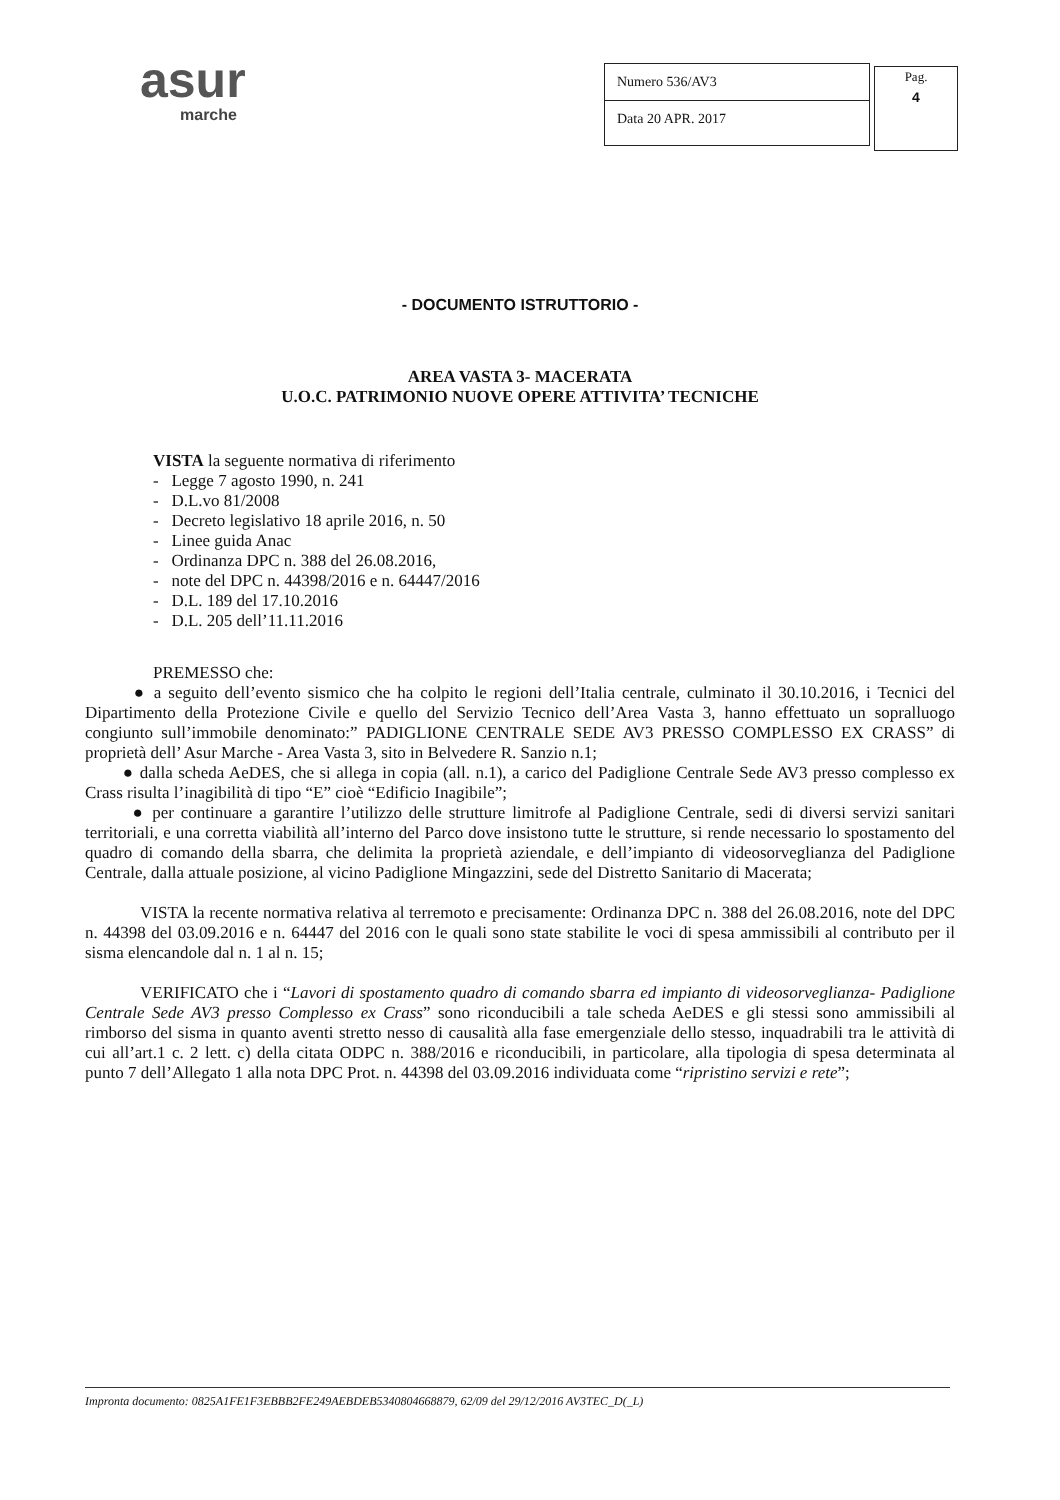asur
marche
| Numero 536/AV3 |
| Data 20 APR. 2017 |
Pag.
4
- DOCUMENTO ISTRUTTORIO -
AREA VASTA 3- MACERATA
U.O.C. PATRIMONIO NUOVE OPERE ATTIVITA’ TECNICHE
VISTA la seguente normativa di riferimento
- Legge 7 agosto 1990, n. 241
- D.L.vo 81/2008
- Decreto legislativo 18 aprile 2016, n. 50
- Linee guida Anac
- Ordinanza DPC n. 388 del 26.08.2016,
- note del DPC n. 44398/2016 e n. 64447/2016
- D.L. 189 del 17.10.2016
- D.L. 205 dell’11.11.2016
PREMESSO che:
● a seguito dell’evento sismico che ha colpito le regioni dell’Italia centrale, culminato il 30.10.2016, i Tecnici del Dipartimento della Protezione Civile e quello del Servizio Tecnico dell’Area Vasta 3, hanno effettuato un sopralluogo congiunto sull’immobile denominato:” PADIGLIONE CENTRALE SEDE AV3 PRESSO COMPLESSO EX CRASS” di proprietà dell’ Asur Marche - Area Vasta 3, sito in Belvedere R. Sanzio n.1;
● dalla scheda AeDES, che si allega in copia (all. n.1), a carico del Padiglione Centrale Sede AV3 presso complesso ex Crass risulta l’inagibilità di tipo “E” cioè “Edificio Inagibile”;
● per continuare a garantire l’utilizzo delle strutture limitrofe al Padiglione Centrale, sedi di diversi servizi sanitari territoriali, e una corretta viabilità all’interno del Parco dove insistono tutte le strutture, si rende necessario lo spostamento del quadro di comando della sbarra, che delimita la proprietà aziendale, e dell’impianto di videosorveglianza del Padiglione Centrale, dalla attuale posizione, al vicino Padiglione Mingazzini, sede del Distretto Sanitario di Macerata;
VISTA la recente normativa relativa al terremoto e precisamente: Ordinanza DPC n. 388 del 26.08.2016, note del DPC n. 44398 del 03.09.2016 e n. 64447 del 2016 con le quali sono state stabilite le voci di spesa ammissibili al contributo per il sisma elencandole dal n. 1 al n. 15;
VERIFICATO che i “Lavori di spostamento quadro di comando sbarra ed impianto di videosorveglianza- Padiglione Centrale Sede AV3 presso Complesso ex Crass” sono riconducibili a tale scheda AeDES e gli stessi sono ammissibili al rimborso del sisma in quanto aventi stretto nesso di causalità alla fase emergenziale dello stesso, inquadrabili tra le attività di cui all’art.1 c. 2 lett. c) della citata ODPC n. 388/2016 e riconducibili, in particolare, alla tipologia di spesa determinata al punto 7 dell’Allegato 1 alla nota DPC Prot. n. 44398 del 03.09.2016 individuata come “ripristino servizi e rete”;
Impronta documento: 0825A1FE1F3EBBB2FE249AEBDEB5340804668879, 62/09 del 29/12/2016 AV3TEC_D(_L)